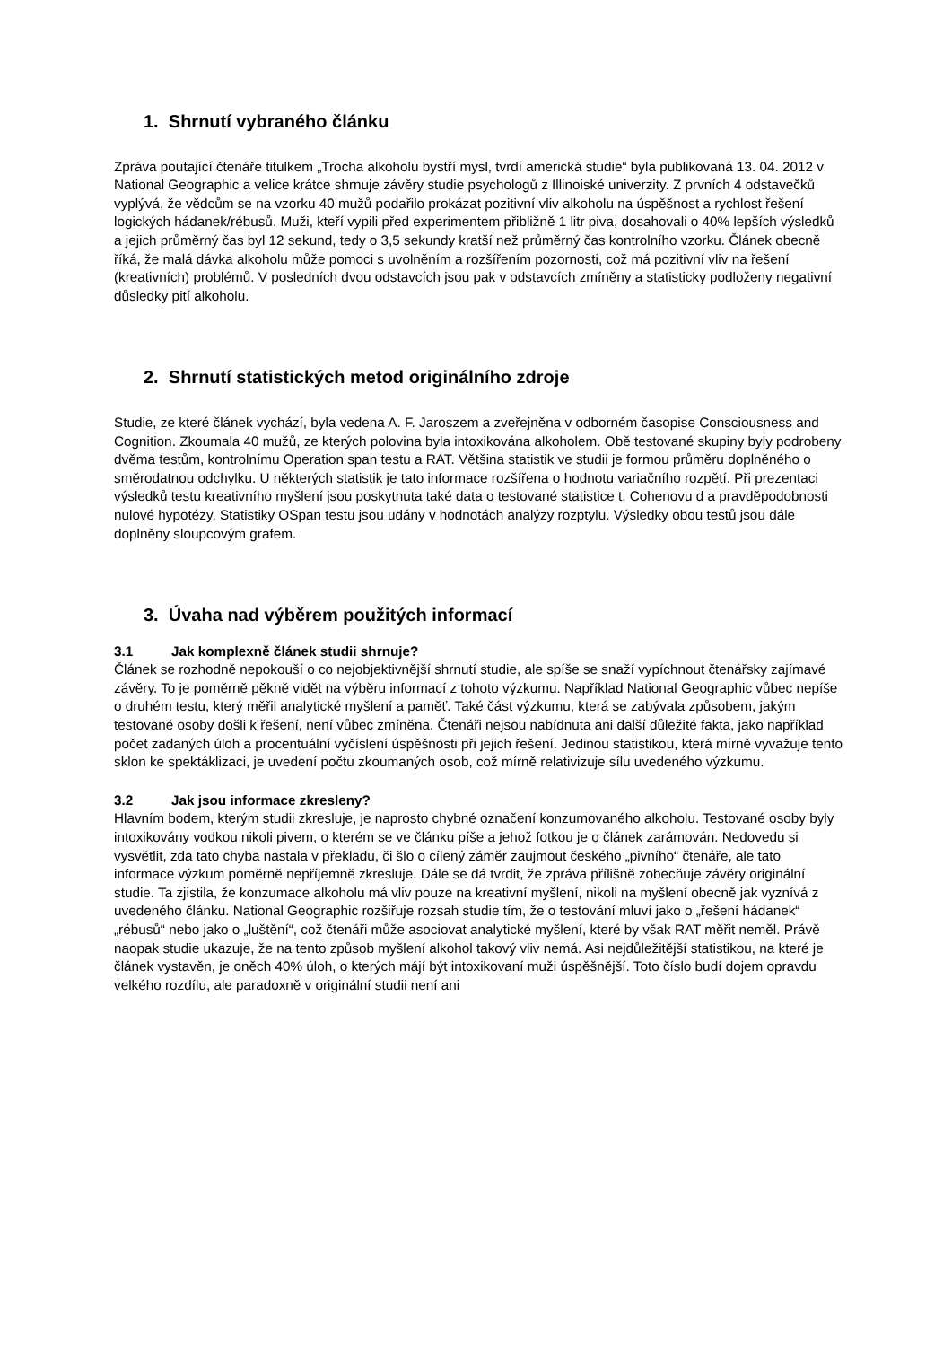1. Shrnutí vybraného článku
Zpráva poutající čtenáře titulkem „Trocha alkoholu bystří mysl, tvrdí americká studie“ byla publikovaná 13. 04. 2012 v National Geographic a velice krátce shrnuje závěry studie psychologů z Illinoiské univerzity. Z prvních 4 odstavečků vyplývá, že vědcům se na vzorku 40 mužů podařilo prokázat pozitivní vliv alkoholu na úspěšnost a rychlost řešení logických hádanek/rébusů. Muži, kteří vypili před experimentem přibližně 1 litr piva, dosahovali o 40% lepších výsledků a jejich průměrný čas byl 12 sekund, tedy o 3,5 sekundy kratší než průměrný čas kontrolního vzorku. Článek obecně říká, že malá dávka alkoholu může pomoci s uvolněním a rozšířením pozornosti, což má pozitivní vliv na řešení (kreativních) problémů. V posledních dvou odstavcích jsou pak v odstavcích zmíněny a statisticky podloženy negativní důsledky pití alkoholu.
2. Shrnutí statistických metod originálního zdroje
Studie, ze které článek vychází, byla vedena A. F. Jaroszem a zveřejněna v odborném časopise Consciousness and Cognition. Zkoumala 40 mužů, ze kterých polovina byla intoxikována alkoholem. Obě testované skupiny byly podrobeny dvěma testům, kontrolnímu Operation span testu a RAT. Většina statistik ve studii je formou průměru doplněného o směrodatnou odchylku. U některých statistik je tato informace rozšířena o hodnotu variačního rozpětí. Při prezentaci výsledků testu kreativního myšlení jsou poskytnuta také data o testované statistice t, Cohenovu d a pravděpodobnosti nulové hypotézy. Statistiky OSpan testu jsou udány v hodnotách analýzy rozptylu. Výsledky obou testů jsou dále doplněny sloupcovým grafem.
3. Úvaha nad výběrem použitých informací
3.1 Jak komplexně článek studii shrnuje?
Článek se rozhodně nepokouší o co nejobjektivnější shrnutí studie, ale spíše se snaží vypíchnout čtenářsky zajímavé závěry. To je poměrně pěkně vidět na výběru informací z tohoto výzkumu. Například National Geographic vůbec nepíše o druhém testu, který měřil analytické myšlení a paměť. Také část výzkumu, která se zabývala způsobem, jakým testované osoby došli k řešení, není vůbec zmíněna. Čtenáři nejsou nabídnuta ani další důležité fakta, jako například počet zadaných úloh a procentuální vyčíslení úspěšnosti při jejich řešení. Jedinou statistikou, která mírně vyvažuje tento sklon ke spektáklizaci, je uvedení počtu zkoumaných osob, což mírně relativizuje sílu uvedeného výzkumu.
3.2 Jak jsou informace zkresleny?
Hlavním bodem, kterým studii zkresluje, je naprosto chybné označení konzumovaného alkoholu. Testované osoby byly intoxikovány vodkou nikoli pivem, o kterém se ve článku píše a jehož fotkou je o článek zarámován. Nedovedu si vysvětlit, zda tato chyba nastala v překladu, či šlo o cílený záměr zaujmout českého „pivního“ čtenáře, ale tato informace výzkum poměrně nepříjemně zkresluje. Dále se dá tvrdit, že zpráva přílišně zobecňuje závěry originální studie. Ta zjistila, že konzumace alkoholu má vliv pouze na kreativní myšlení, nikoli na myšlení obecně jak vyznívá z uvedeného článku. National Geographic rozšiřuje rozsah studie tím, že o testování mluví jako o „řešení hádanek“ „rébusů“ nebo jako o „luštění“, což čtenáři může asociovat analytické myšlení, které by však RAT měřit neměl. Právě naopak studie ukazuje, že na tento způsob myšlení alkohol takový vliv nemá. Asi nejdůležitější statistikou, na které je článek vystavěn, je oněch 40% úloh, o kterých májí být intoxikovaní muži úspěšnější. Toto číslo budí dojem opravdu velkého rozdílu, ale paradoxně v originální studii není ani